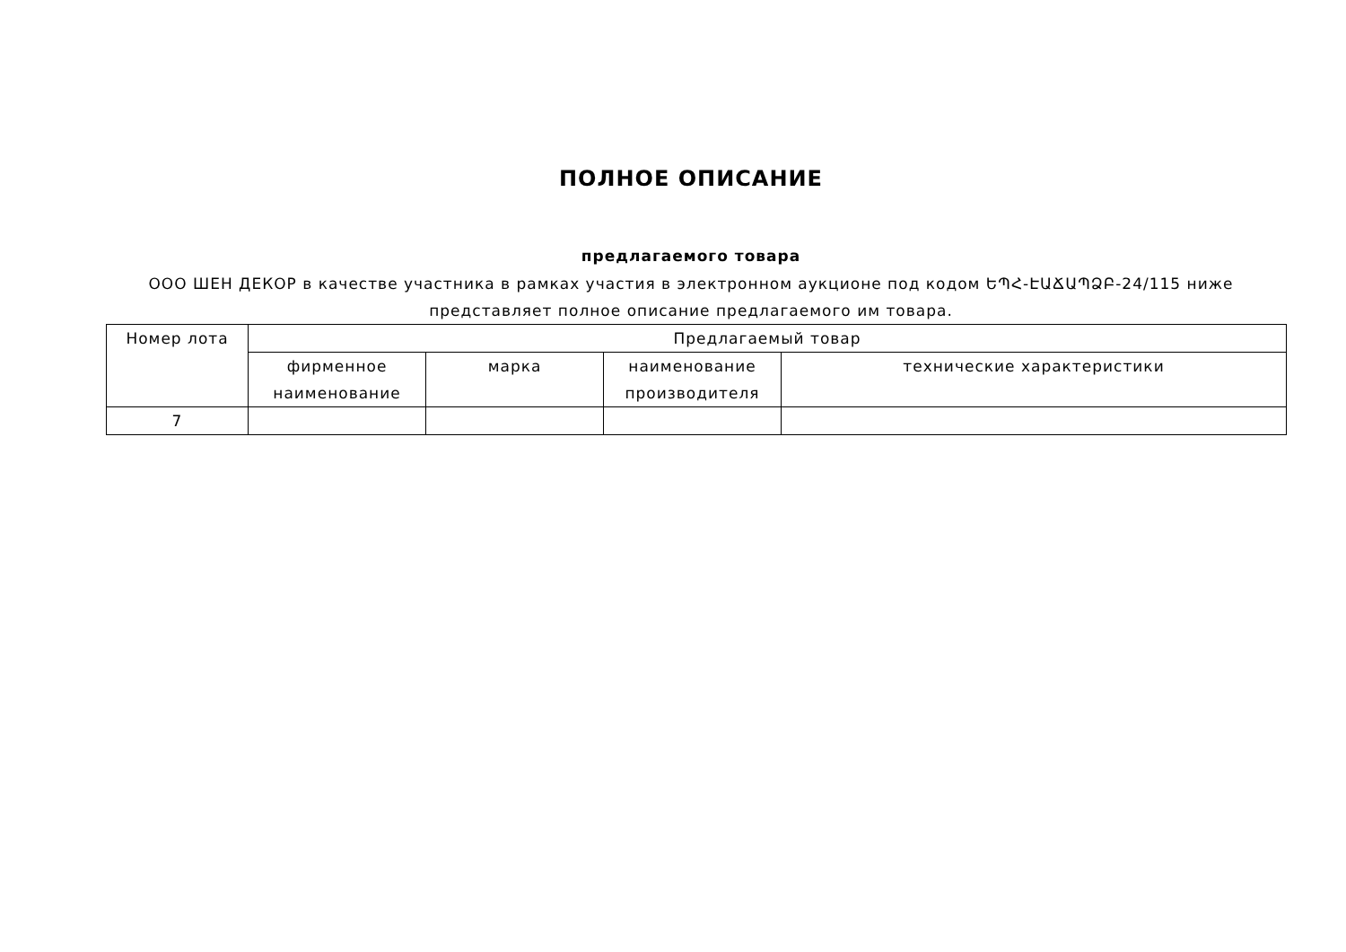ПОЛНОЕ ОПИСАНИЕ
предлагаемого товара
ООО ШЕН ДЕКОР в качестве участника в рамках участия в электронном аукционе под кодом ԵՊՀ-ԷԱՃԱՊՁԲ-24/115 ниже представляет полное описание предлагаемого им товара.
| Номер лота | Предлагаемый товар | | | |
| --- | --- | --- | --- | --- |
| | фирменное наименование | марка | наименование производителя | технические характеристики |
| 7 | | | | |